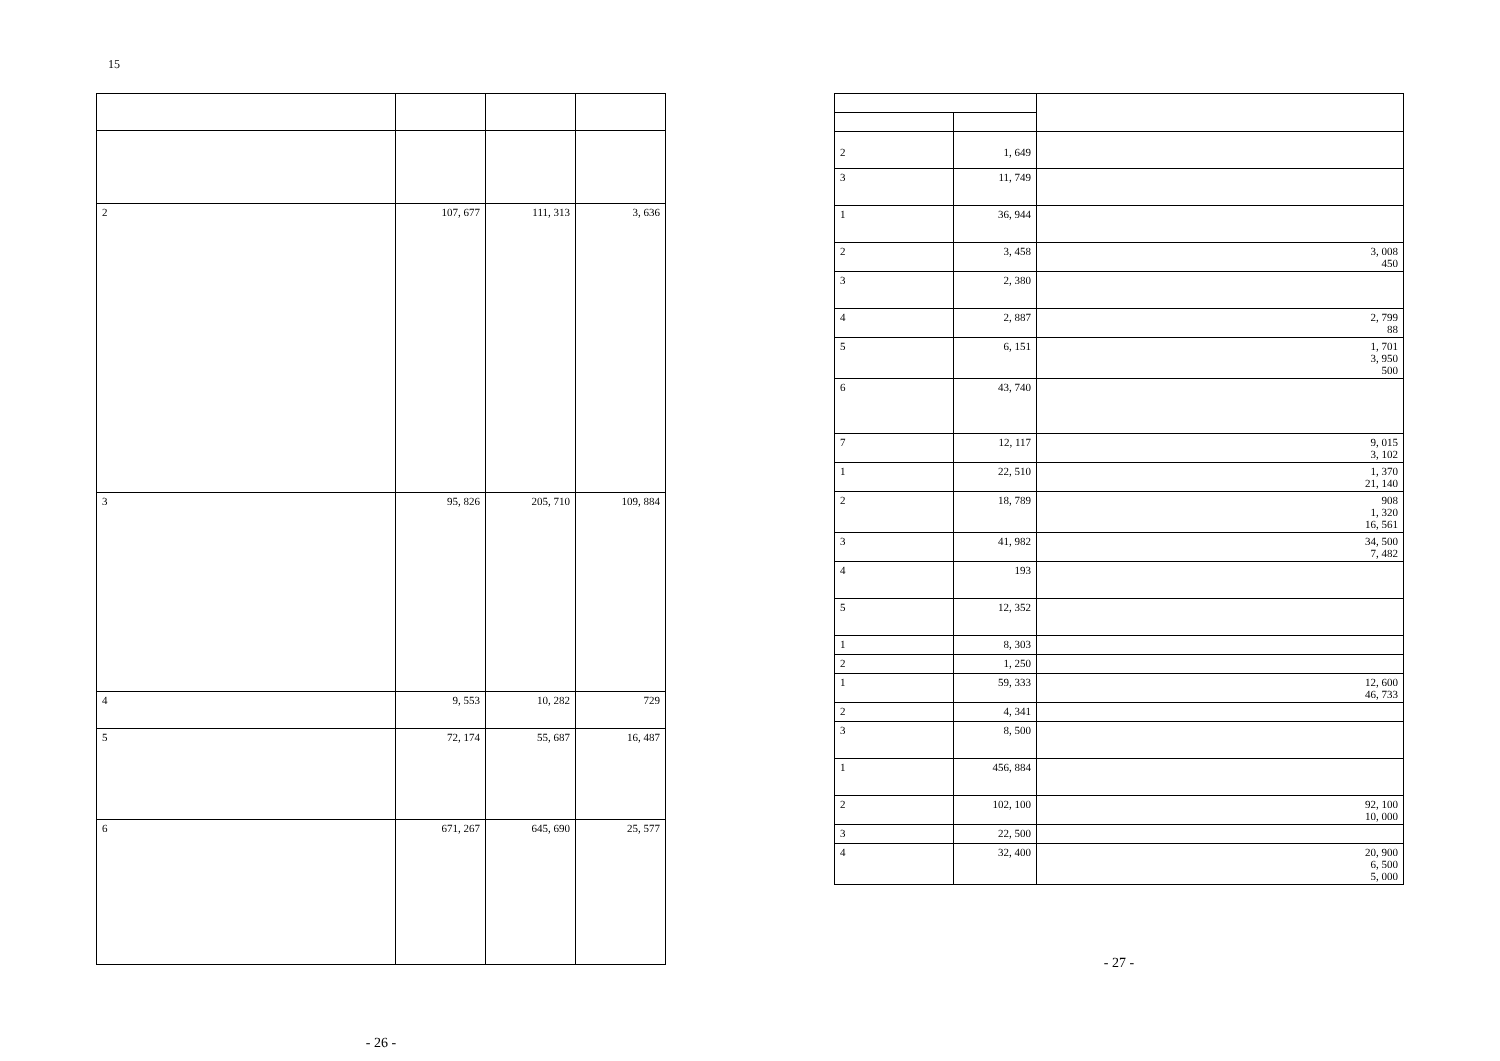15
| 2 | 107, 677 | 111, 313 | 3, 636 |
| 3 | 95, 826 | 205, 710 | 109, 884 |
| 4 | 9, 553 | 10, 282 | 729 |
| 5 | 72, 174 | 55, 687 | 16, 487 |
| 6 | 671, 267 | 645, 690 | 25, 577 |
- 26 -
| 2 | 1, 649 | |
| 3 | 11, 749 | |
| 1 | 36, 944 | |
| 2 | 3, 458 | 3, 008 450 |
| 3 | 2, 380 | |
| 4 | 2, 887 | 2, 799 88 |
| 5 | 6, 151 | 1, 701 3, 950 500 |
| 6 | 43, 740 | |
| 7 | 12, 117 | 9, 015 3, 102 |
| 1 | 22, 510 | 1, 370 21, 140 |
| 2 | 18, 789 | 908 1, 320 16, 561 |
| 3 | 41, 982 | 34, 500 7, 482 |
| 4 | 193 | |
| 5 | 12, 352 | |
| 1 | 8, 303 | |
| 2 | 1, 250 | |
| 1 | 59, 333 | 12, 600 46, 733 |
| 2 | 4, 341 | |
| 3 | 8, 500 | |
| 1 | 456, 884 | |
| 2 | 102, 100 | 92, 100 10, 000 |
| 3 | 22, 500 | |
| 4 | 32, 400 | 20, 900 6, 500 5, 000 |
- 27 -